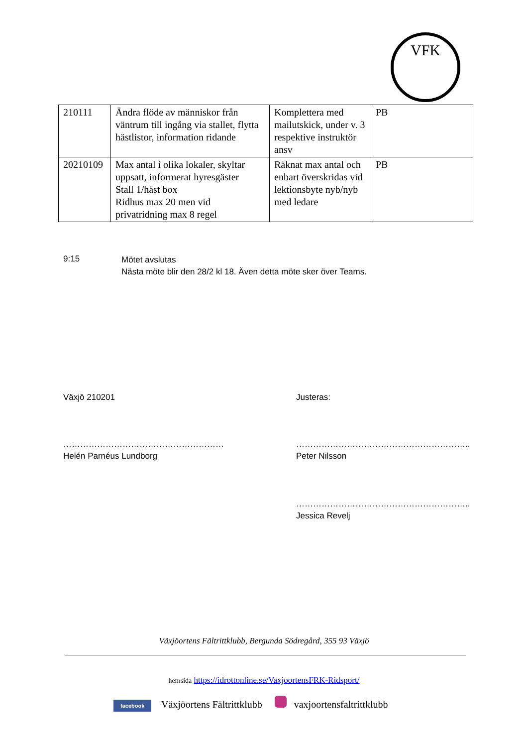VFK
| 210111 | Ändra flöde av människor från väntrum till ingång via stallet, flytta hästlistor, information ridande | Komplettera med mailutskick, under v. 3 respektive instruktör ansv | PB |
| 20210109 | Max antal i olika lokaler, skyltar uppsatt, informerat hyresgäster Stall 1/häst box Ridhus max 20 men vid privatridning max 8 regel | Räknat max antal och enbart överskridas vid lektionsbyte nyb/nyb med ledare | PB |
9:15
Mötet avslutas
Nästa möte blir den 28/2 kl 18. Även detta möte sker över Teams.
Växjö 210201 Justeras:
…………………………………………………
Helén Parnéus Lundborg
……………………………………………………..
Peter Nilsson
……………………………………………………..
Jessica Revelj
Växjöortens Fältrittklubb, Bergunda Södregård, 355 93 Växjö
hemsida https://idrottonline.se/VaxjoortensFRK-Ridsport/
facebook Växjöortens Fältrittklubb vaxjoortensfaltrittklubb